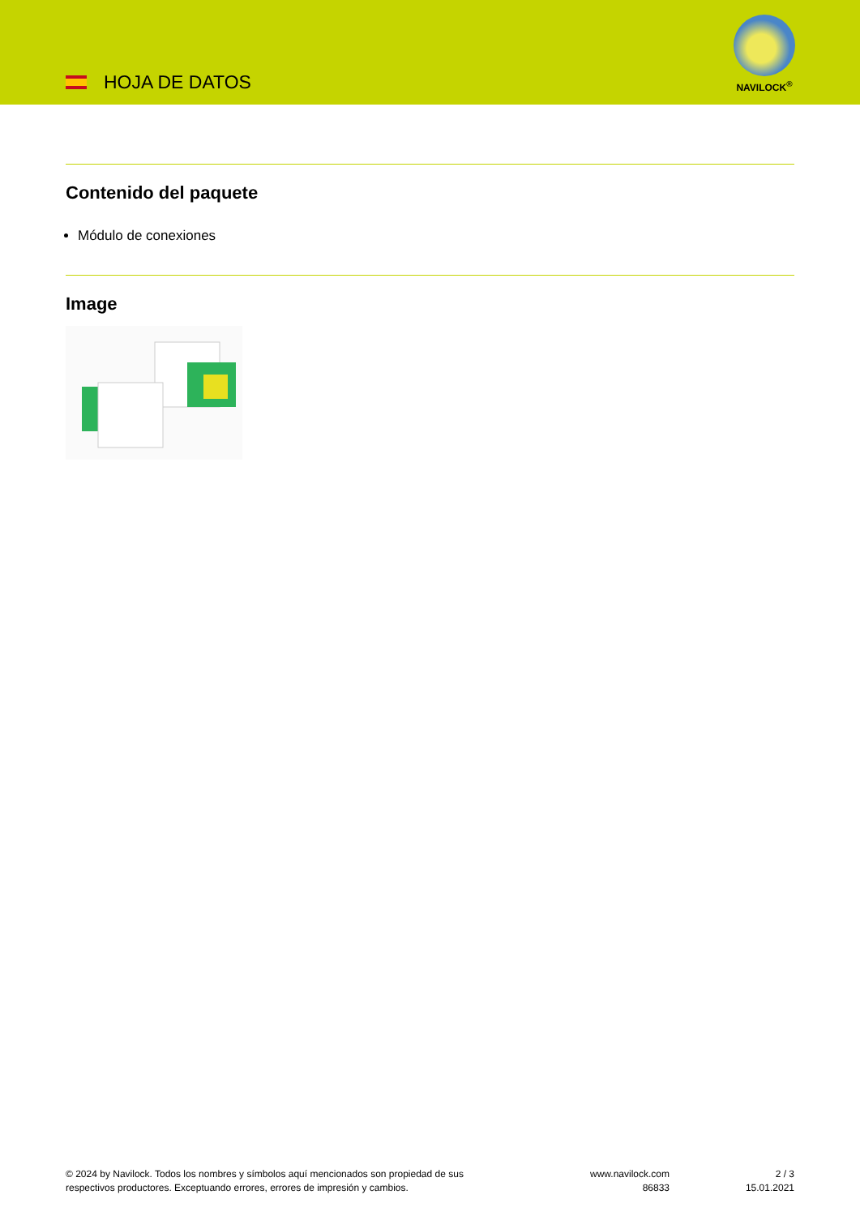HOJA DE DATOS
NAVILOCK<sup>®</sup>
Contenido del paquete
Módulo de conexiones
Image
© 2024 by Navilock. Todos los nombres y símbolos aquí mencionados son propiedad de sus
respectivos productores. Exceptuando errores, errores de impresión y cambios.
www.navilock.com
86833
2 / 3
15.01.2021